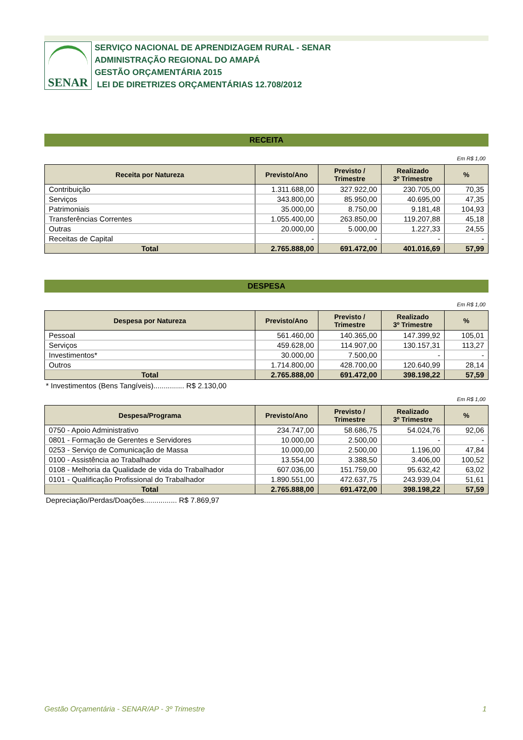SENAR
SERVIÇO NACIONAL DE APRENDIZAGEM RURAL - SENAR
ADMINISTRAÇÃO REGIONAL DO AMAPÁ
GESTÃO ORÇAMENTÁRIA 2015
LEI DE DIRETRIZES ORÇAMENTÁRIAS 12.708/2012
RECEITA
Em R$ 1,00
| Receita por Natureza | Previsto/Ano | Previsto / Trimestre | Realizado 3º Trimestre | % |
| --- | --- | --- | --- | --- |
| Contribuição | 1.311.688,00 | 327.922,00 | 230.705,00 | 70,35 |
| Serviços | 343.800,00 | 85.950,00 | 40.695,00 | 47,35 |
| Patrimoniais | 35.000,00 | 8.750,00 | 9.181,48 | 104,93 |
| Transferências Correntes | 1.055.400,00 | 263.850,00 | 119.207,88 | 45,18 |
| Outras | 20.000,00 | 5.000,00 | 1.227,33 | 24,55 |
| Receitas de Capital | - | - | - | - |
| Total | 2.765.888,00 | 691.472,00 | 401.016,69 | 57,99 |
DESPESA
Em R$ 1,00
| Despesa por Natureza | Previsto/Ano | Previsto / Trimestre | Realizado 3º Trimestre | % |
| --- | --- | --- | --- | --- |
| Pessoal | 561.460,00 | 140.365,00 | 147.399,92 | 105,01 |
| Serviços | 459.628,00 | 114.907,00 | 130.157,31 | 113,27 |
| Investimentos* | 30.000,00 | 7.500,00 | - | - |
| Outros | 1.714.800,00 | 428.700,00 | 120.640,99 | 28,14 |
| Total | 2.765.888,00 | 691.472,00 | 398.198,22 | 57,59 |
* Investimentos (Bens Tangíveis)............... R$ 2.130,00
Em R$ 1,00
| Despesa/Programa | Previsto/Ano | Previsto / Trimestre | Realizado 3º Trimestre | % |
| --- | --- | --- | --- | --- |
| 0750 - Apoio Administrativo | 234.747,00 | 58.686,75 | 54.024,76 | 92,06 |
| 0801 - Formação de Gerentes e Servidores | 10.000,00 | 2.500,00 | - | - |
| 0253 - Serviço de Comunicação de Massa | 10.000,00 | 2.500,00 | 1.196,00 | 47,84 |
| 0100 - Assistência ao Trabalhador | 13.554,00 | 3.388,50 | 3.406,00 | 100,52 |
| 0108 - Melhoria da Qualidade de vida do Trabalhador | 607.036,00 | 151.759,00 | 95.632,42 | 63,02 |
| 0101 - Qualificação Profissional do Trabalhador | 1.890.551,00 | 472.637,75 | 243.939,04 | 51,61 |
| Total | 2.765.888,00 | 691.472,00 | 398.198,22 | 57,59 |
Depreciação/Perdas/Doações................ R$ 7.869,97
Gestão Orçamentária - SENAR/AP - 3º Trimestre 1